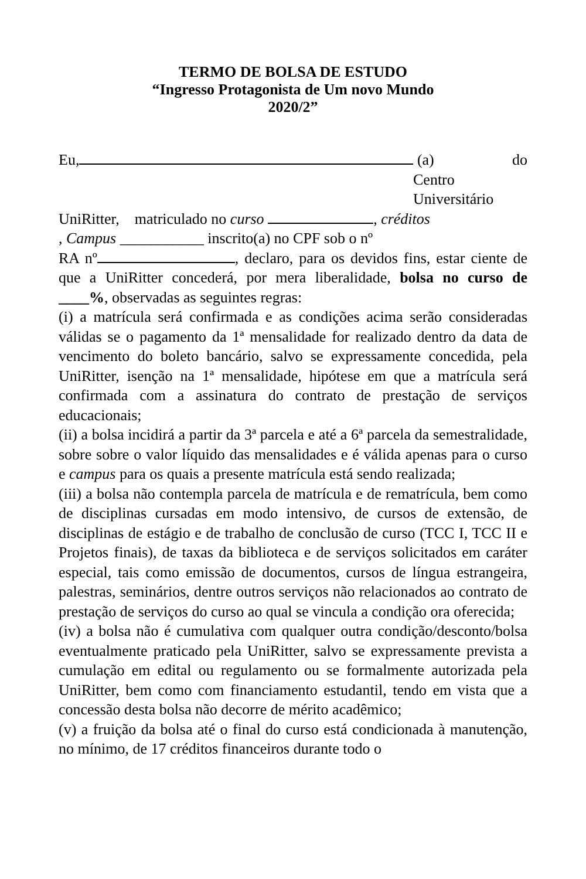TERMO DE BOLSA DE ESTUDO
“Ingresso Protagonista de Um novo Mundo
2020/2”
Eu, (a) do
Centro
Universitário
UniRitter, matriculado no curso , créditos
, Campus ___________ inscrito(a) no CPF sob o nº
RA nº , declaro, para os devidos fins, estar ciente de que a UniRitter concederá, por mera liberalidade, bolsa no curso de ____%, observadas as seguintes regras:
(i) a matrícula será confirmada e as condições acima serão consideradas válidas se o pagamento da 1ª mensalidade for realizado dentro da data de vencimento do boleto bancário, salvo se expressamente concedida, pela UniRitter, isenção na 1ª mensalidade, hipótese em que a matrícula será confirmada com a assinatura do contrato de prestação de serviços educacionais;
(ii) a bolsa incidirá a partir da 3ª parcela e até a 6ª parcela da semestralidade, sobre sobre o valor líquido das mensalidades e é válida apenas para o curso e campus para os quais a presente matrícula está sendo realizada;
(iii) a bolsa não contempla parcela de matrícula e de rematrícula, bem como de disciplinas cursadas em modo intensivo, de cursos de extensão, de disciplinas de estágio e de trabalho de conclusão de curso (TCC I, TCC II e Projetos finais), de taxas da biblioteca e de serviços solicitados em caráter especial, tais como emissão de documentos, cursos de língua estrangeira, palestras, seminários, dentre outros serviços não relacionados ao contrato de prestação de serviços do curso ao qual se vincula a condição ora oferecida;
(iv) a bolsa não é cumulativa com qualquer outra condição/desconto/bolsa eventualmente praticado pela UniRitter, salvo se expressamente prevista a cumulação em edital ou regulamento ou se formalmente autorizada pela UniRitter, bem como com financiamento estudantil, tendo em vista que a concessão desta bolsa não decorre de mérito acadêmico;
(v) a fruição da bolsa até o final do curso está condicionada à manutenção, no mínimo, de 17 créditos financeiros durante todo o